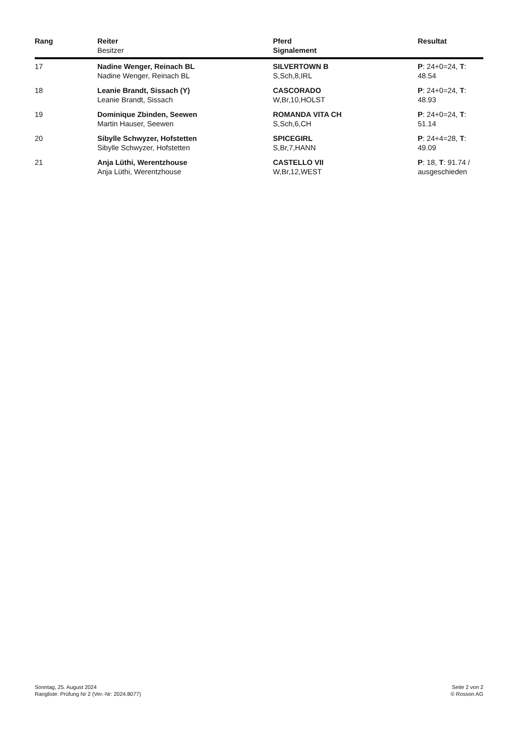| Rang | Reiter Besitzer | Pferd Signalement | Resultat |
| --- | --- | --- | --- |
| 17 | Nadine Wenger, Reinach BL Nadine Wenger, Reinach BL | SILVERTOWN B S,Sch,8,IRL | P : 24+0=24, T : 48.54 |
| 18 | Leanie Brandt, Sissach (Y) Leanie Brandt, Sissach | CASCORADO W,Br,10,HOLST | P : 24+0=24, T : 48.93 |
| 19 | Dominique Zbinden, Seewen Martin Hauser, Seewen | ROMANDA VITA CH S,Sch,6,CH | P : 24+0=24, T : 51.14 |
| 20 | Sibylle Schwyzer, Hofstetten Sibylle Schwyzer, Hofstetten | SPICEGIRL S,Br,7,HANN | P : 24+4=28, T : 49.09 |
| 21 | Anja Lüthi, Werentzhouse Anja Lüthi, Werentzhouse | CASTELLO VII W,Br,12,WEST | P : 18, T : 91.74 / ausgeschieden |
Sonntag, 25. August 2024
Rangliste: Prüfung Nr 2 (Ver.-Nr: 2024.8077)
Seite 2 von 2
© Rosson AG